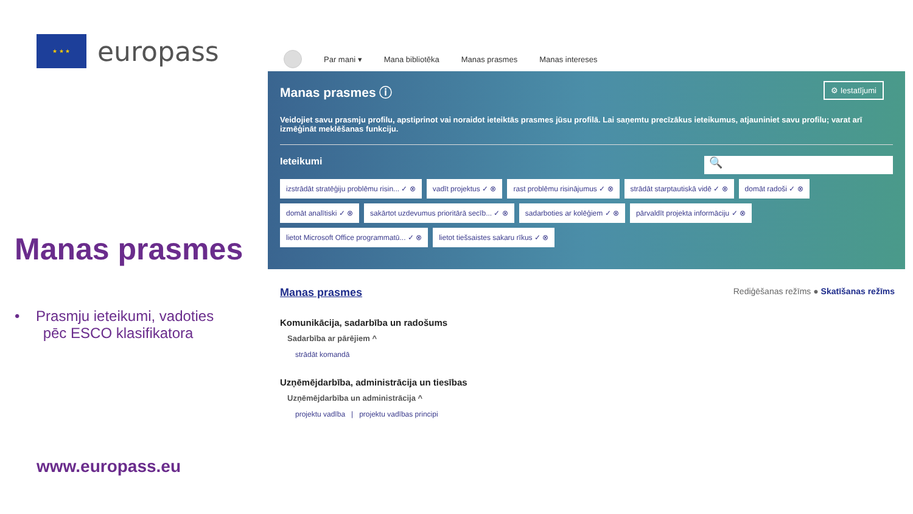★ ★ ★
europass
Manas prasmes
• Prasmju ieteikumi, vadoties
pēc ESCO klasifikatora
www.europass.eu
Par mani ▾ Mana bibliotēka Manas prasmes Manas intereses
Manas prasmes ⓘ
⚙ Iestatījumi
Veidojiet savu prasmju profilu, apstiprinot vai noraidot ieteiktās prasmes jūsu profilā. Lai saņemtu precīzākus ieteikumus, atjauniniet savu profilu; varat arī izmēģināt meklēšanas funkciju.
Ieteikumi
🔍
izstrādāt stratēģiju problēmu risin... ✓ ⊗ vadīt projektus ✓ ⊗ rast problēmu risinājumus ✓ ⊗ strādāt starptautiskā vidē ✓ ⊗ domāt radoši ✓ ⊗ domāt analītiski ✓ ⊗ sakārtot uzdevumus prioritārā secīb... ✓ ⊗ sadarboties ar kolēģiem ✓ ⊗ pārvaldīt projekta informāciju ✓ ⊗ lietot Microsoft Office programmatū... ✓ ⊗ lietot tiešsaistes sakaru rīkus ✓ ⊗
Rediģēšanas režīms ● Skatīšanas režīms Manas prasmes
Komunikācija, sadarbība un radošums
Sadarbība ar pārējiem ^
strādāt komandā
Uzņēmējdarbība, administrācija un tiesības
Uzņēmējdarbība un administrācija ^
projektu vadība | projektu vadības principi